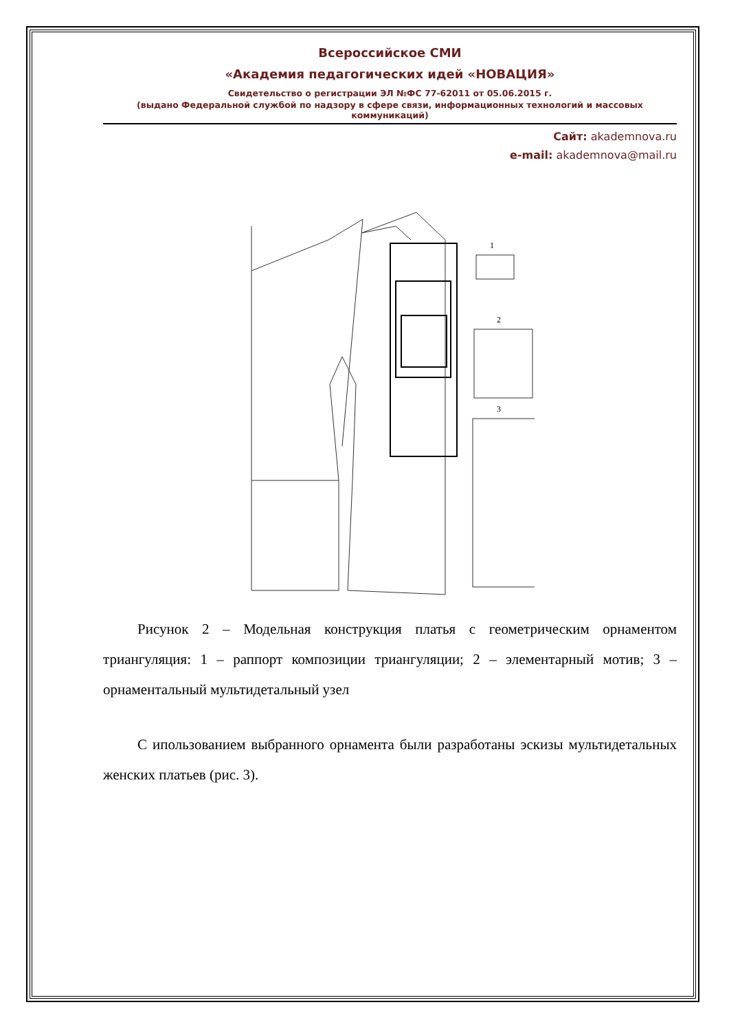Всероссийское СМИ
«Академия педагогических идей «НОВАЦИЯ»
Свидетельство о регистрации ЭЛ №ФС 77-62011 от 05.06.2015 г.
(выдано Федеральной службой по надзору в сфере связи, информационных технологий и массовых коммуникаций)
Сайт: akademnova.ru
e-mail: akademnova@mail.ru
1
2
3
Рисунок 2 – Модельная конструкция платья с геометрическим орнаментом триангуляция: 1 – раппорт композиции триангуляции; 2 – элементарный мотив; 3 – орнаментальный мультидетальный узел
С ипользованием выбранного орнамента были разработаны эскизы мультидетальных женских платьев (рис. 3).